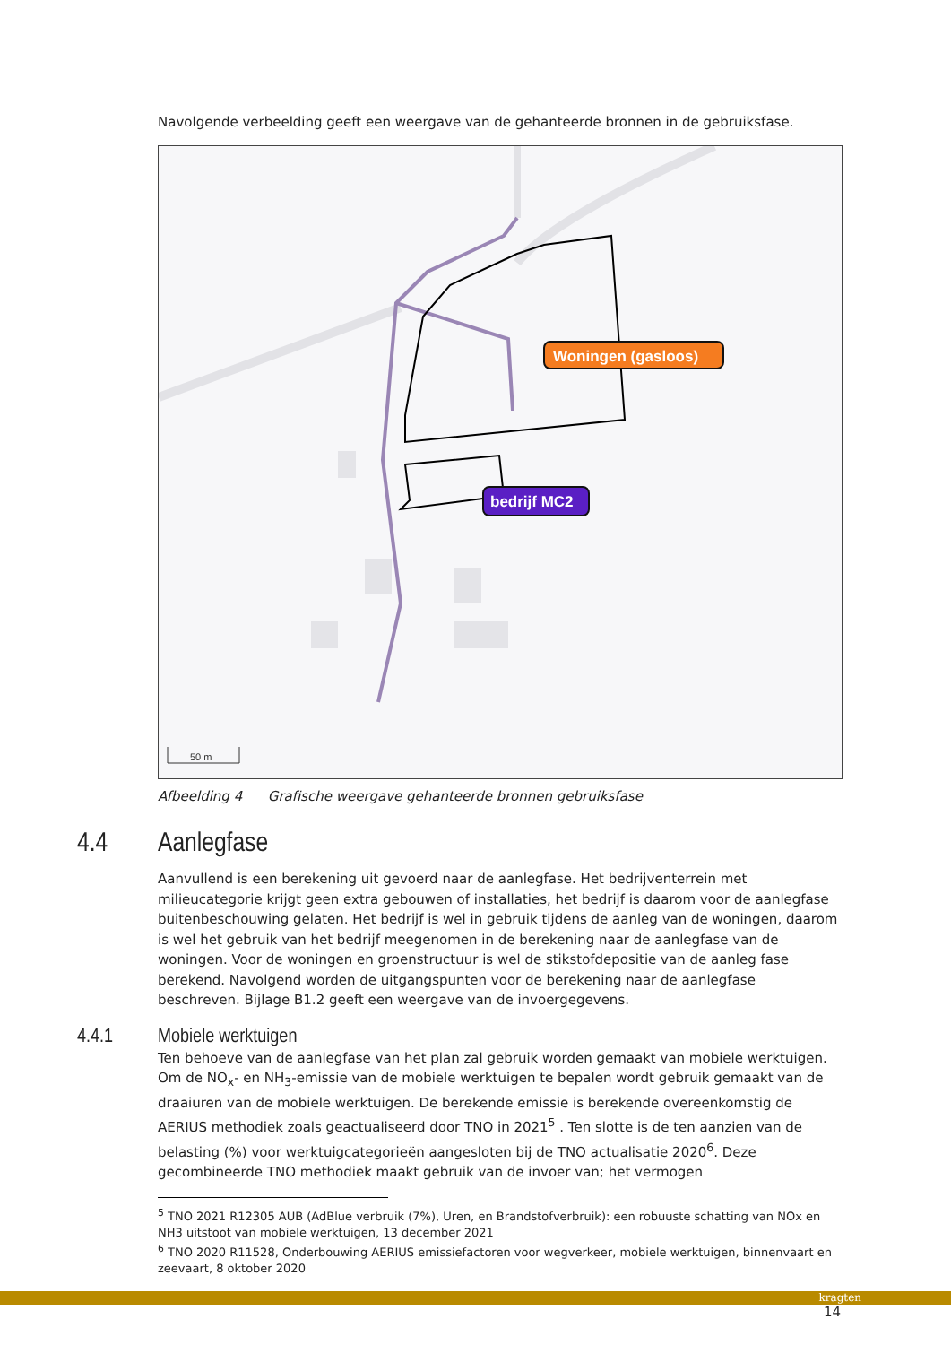Navolgende verbeelding geeft een weergave van de gehanteerde bronnen in de gebruiksfase.
Woningen (gasloos)
bedrijf MC2
50 m
Afbeelding 4 Grafische weergave gehanteerde bronnen gebruiksfase
4.4 Aanlegfase
Aanvullend is een berekening uit gevoerd naar de aanlegfase. Het bedrijventerrein met milieucategorie krijgt geen extra gebouwen of installaties, het bedrijf is daarom voor de aanlegfase buitenbeschouwing gelaten. Het bedrijf is wel in gebruik tijdens de aanleg van de woningen, daarom is wel het gebruik van het bedrijf meegenomen in de berekening naar de aanlegfase van de woningen. Voor de woningen en groenstructuur is wel de stikstofdepositie van de aanleg fase berekend. Navolgend worden de uitgangspunten voor de berekening naar de aanlegfase beschreven. Bijlage B1.2 geeft een weergave van de invoergegevens.
4.4.1 Mobiele werktuigen
Ten behoeve van de aanlegfase van het plan zal gebruik worden gemaakt van mobiele werktuigen. Om de NO<sub>x</sub>- en NH<sub>3</sub>-emissie van de mobiele werktuigen te bepalen wordt gebruik gemaakt van de draaiuren van de mobiele werktuigen. De berekende emissie is berekende overeenkomstig de AERIUS methodiek zoals geactualiseerd door TNO in 2021<sup>5</sup> . Ten slotte is de ten aanzien van de belasting (%) voor werktuigcategorieën aangesloten bij de TNO actualisatie 2020<sup>6</sup>. Deze gecombineerde TNO methodiek maakt gebruik van de invoer van; het vermogen
<sup>5</sup> TNO 2021 R12305 AUB (AdBlue verbruik (7%), Uren, en Brandstofverbruik): een robuuste schatting van NOx en NH3 uitstoot van mobiele werktuigen, 13 december 2021
<sup>6</sup> TNO 2020 R11528, Onderbouwing AERIUS emissiefactoren voor wegverkeer, mobiele werktuigen, binnenvaart en zeevaart, 8 oktober 2020
14
kragten